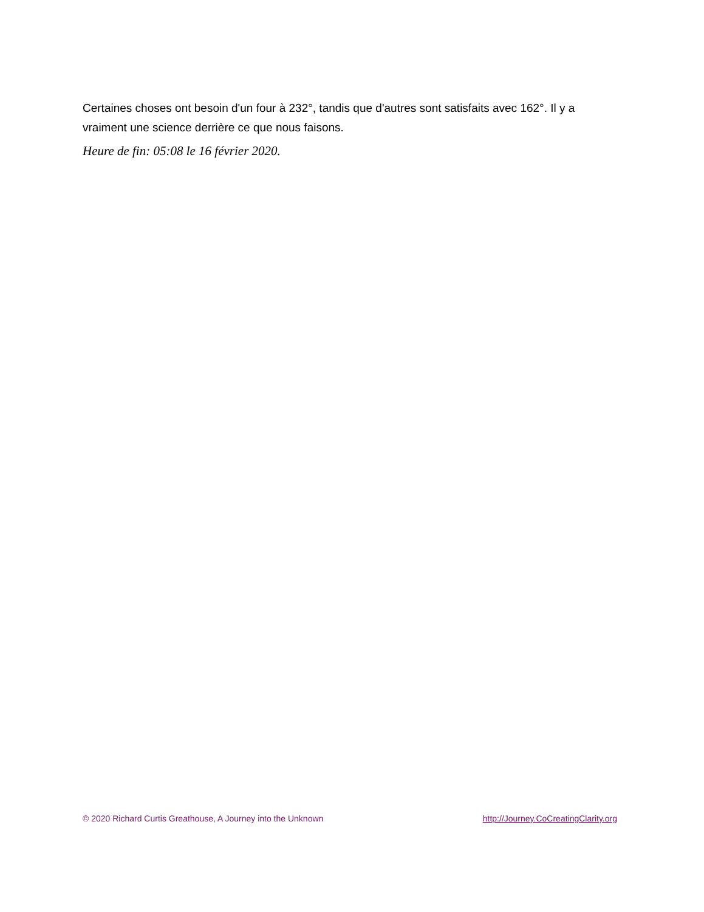Certaines choses ont besoin d'un four à 232°, tandis que d'autres sont satisfaits avec 162°. Il y a vraiment une science derrière ce que nous faisons.
Heure de fin: 05:08 le 16 février 2020.
© 2020 Richard Curtis Greathouse, A Journey into the Unknown http://Journey.CoCreatingClarity.org